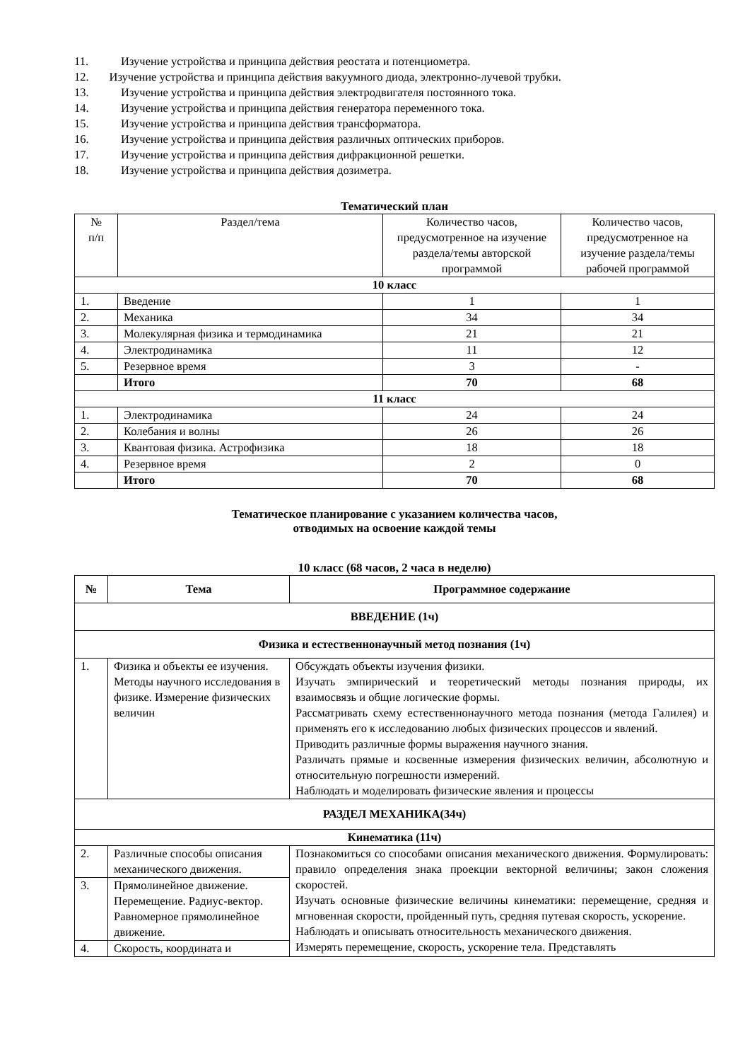11. Изучение устройства и принципа действия реостата и потенциометра.
12. Изучение устройства и принципа действия вакуумного диода, электронно-лучевой трубки.
13. Изучение устройства и принципа действия электродвигателя постоянного тока.
14. Изучение устройства и принципа действия генератора переменного тока.
15. Изучение устройства и принципа действия трансформатора.
16. Изучение устройства и принципа действия различных оптических приборов.
17. Изучение устройства и принципа действия дифракционной решетки.
18. Изучение устройства и принципа действия дозиметра.
Тематический план
| № п/п | Раздел/тема | Количество часов, предусмотренное на изучение раздела/темы авторской программой | Количество часов, предусмотренное на изучение раздела/темы рабочей программой |
| 10 класс | | | |
| 1. | Введение | 1 | 1 |
| 2. | Механика | 34 | 34 |
| 3. | Молекулярная физика и термодинамика | 21 | 21 |
| 4. | Электродинамика | 11 | 12 |
| 5. | Резервное время | 3 | - |
| | Итого | 70 | 68 |
| 11 класс | | | |
| 1. | Электродинамика | 24 | 24 |
| 2. | Колебания и волны | 26 | 26 |
| 3. | Квантовая физика. Астрофизика | 18 | 18 |
| 4. | Резервное время | 2 | 0 |
| | Итого | 70 | 68 |
Тематическое планирование с указанием количества часов,
отводимых на освоение каждой темы
10 класс (68 часов, 2 часа в неделю)
| № | Тема | Программное содержание |
| --- | --- | --- |
| ВВЕДЕНИЕ (1ч) | | |
| Физика и естественнонаучный метод познания (1ч) | | |
| 1. | Физика и объекты ее изучения. Методы научного исследования в физике. Измерение физических величин | Обсуждать объекты изучения физики. Изучать эмпирический и теоретический методы познания природы, их взаимосвязь и общие логические формы. Рассматривать схему естественнонаучного метода познания (метода Галилея) и применять его к исследованию любых физических процессов и явлений. Приводить различные формы выражения научного знания. Различать прямые и косвенные измерения физических величин, абсолютную и относительную погрешности измерений. Наблюдать и моделировать физические явления и процессы |
| РАЗДЕЛ МЕХАНИКА(34ч) | | |
| Кинематика (11ч) | | |
| 2. | Различные способы описания механического движения. | Познакомиться со способами описания механического движения. Формулировать: правило определения знака проекции векторной величины; закон сложения скоростей. Изучать основные физические величины кинематики: перемещение, средняя и мгновенная скорости, пройденный путь, средняя путевая скорость, ускорение. Наблюдать и описывать относительность механического движения. Измерять перемещение, скорость, ускорение тела. Представлять |
| 3. | Прямолинейное движение. Перемещение. Радиус-вектор. Равномерное прямолинейное движение. | |
| 4. | Скорость, координата и | |